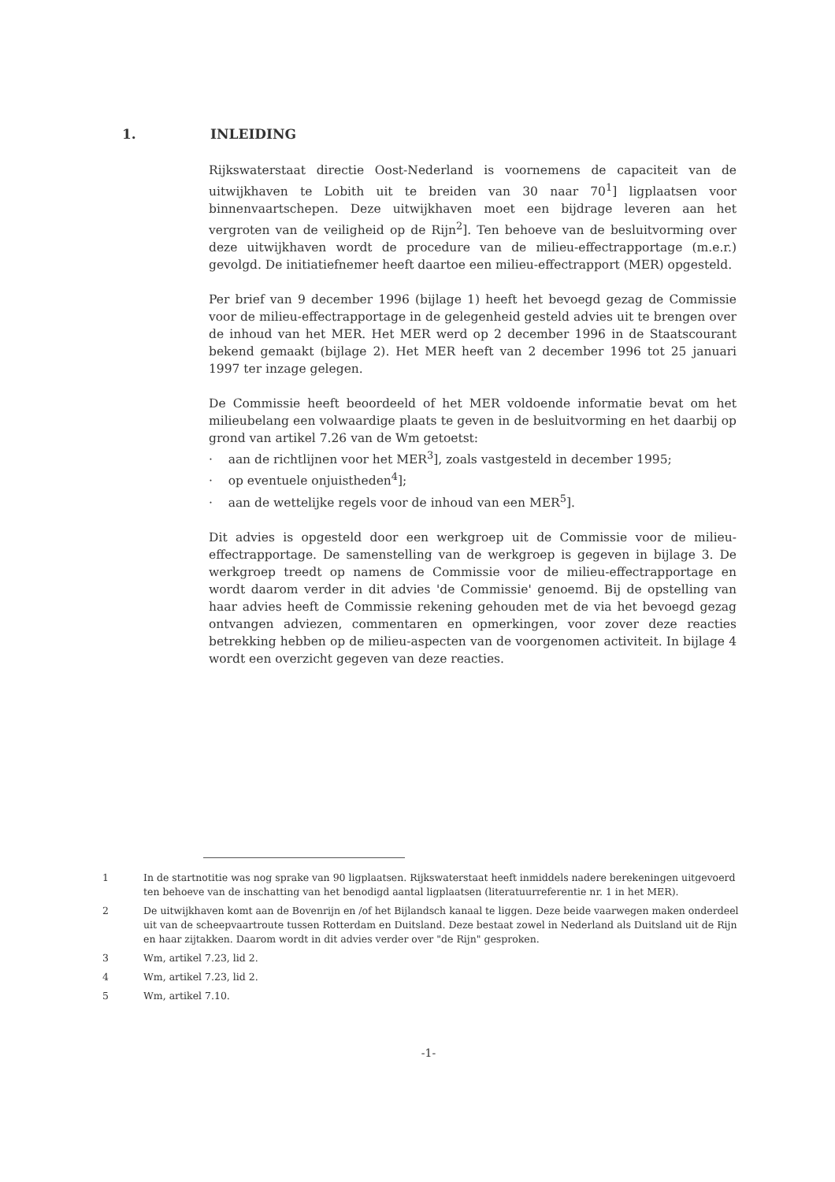1. INLEIDING
Rijkswaterstaat directie Oost-Nederland is voornemens de capaciteit van de uitwijkhaven te Lobith uit te breiden van 30 naar 70<sup>1</sup>] ligplaatsen voor binnenvaartschepen. Deze uitwijkhaven moet een bijdrage leveren aan het vergroten van de veiligheid op de Rijn<sup>2</sup>]. Ten behoeve van de besluitvorming over deze uitwijkhaven wordt de procedure van de milieu-effectrapportage (m.e.r.) gevolgd. De initiatiefnemer heeft daartoe een milieu-effectrapport (MER) opgesteld.
Per brief van 9 december 1996 (bijlage 1) heeft het bevoegd gezag de Commissie voor de milieu-effectrapportage in de gelegenheid gesteld advies uit te brengen over de inhoud van het MER. Het MER werd op 2 december 1996 in de Staatscourant bekend gemaakt (bijlage 2). Het MER heeft van 2 december 1996 tot 25 januari 1997 ter inzage gelegen.
De Commissie heeft beoordeeld of het MER voldoende informatie bevat om het milieubelang een volwaardige plaats te geven in de besluitvorming en het daarbij op grond van artikel 7.26 van de Wm getoetst:
· aan de richtlijnen voor het MER<sup>3</sup>], zoals vastgesteld in december 1995;
· op eventuele onjuistheden<sup>4</sup>];
· aan de wettelijke regels voor de inhoud van een MER<sup>5</sup>].
Dit advies is opgesteld door een werkgroep uit de Commissie voor de milieu-effectrapportage. De samenstelling van de werkgroep is gegeven in bijlage 3. De werkgroep treedt op namens de Commissie voor de milieu-effectrapportage en wordt daarom verder in dit advies 'de Commissie' genoemd. Bij de opstelling van haar advies heeft de Commissie rekening gehouden met de via het bevoegd gezag ontvangen adviezen, commentaren en opmerkingen, voor zover deze reacties betrekking hebben op de milieu-aspecten van de voorgenomen activiteit. In bijlage 4 wordt een overzicht gegeven van deze reacties.
1 In de startnotitie was nog sprake van 90 ligplaatsen. Rijkswaterstaat heeft inmiddels nadere berekeningen uitgevoerd ten behoeve van de inschatting van het benodigd aantal ligplaatsen (literatuurreferentie nr. 1 in het MER).
2 De uitwijkhaven komt aan de Bovenrijn en /of het Bijlandsch kanaal te liggen. Deze beide vaarwegen maken onderdeel uit van de scheepvaartroute tussen Rotterdam en Duitsland. Deze bestaat zowel in Nederland als Duitsland uit de Rijn en haar zijtakken. Daarom wordt in dit advies verder over "de Rijn" gesproken.
3 Wm, artikel 7.23, lid 2.
4 Wm, artikel 7.23, lid 2.
5 Wm, artikel 7.10.
-1-